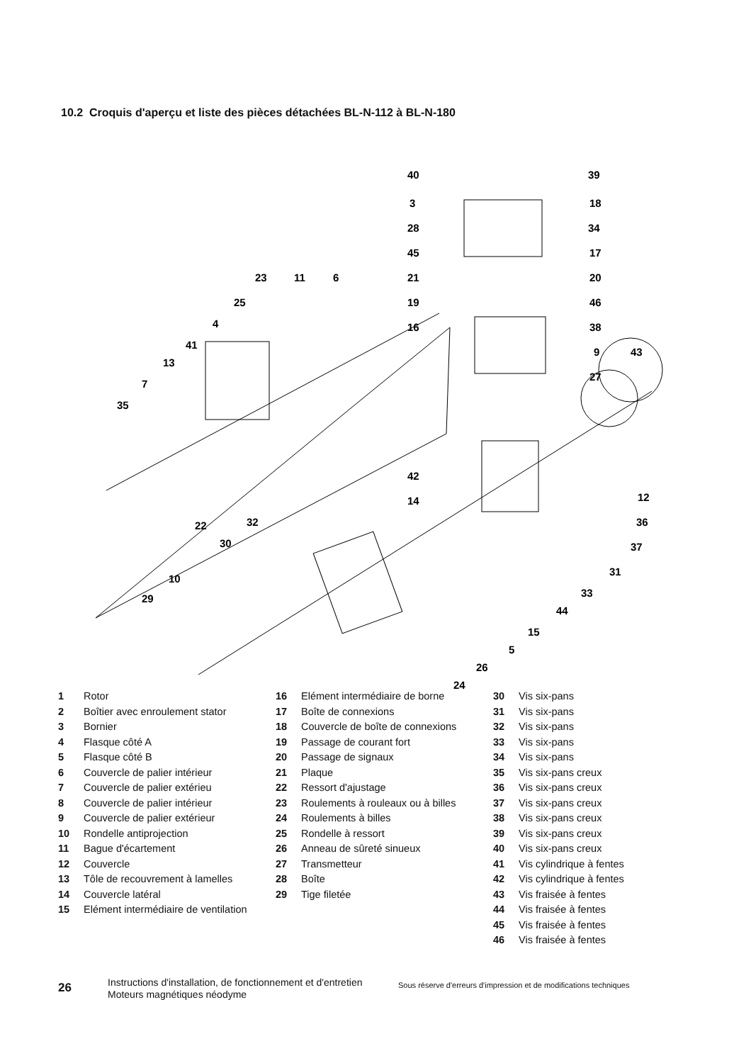10.2 Croquis d'aperçu et liste des pièces détachées BL-N-112 à BL-N-180
40
39
3
18
28
34
45
17
21
20
19
46
16
38
9
43
27
23
11
6
25
4
41
13
7
35
42
14
12
36
37
31
33
44
15
5
26
24
32
30
22
10
29
1 Rotor
2 Boîtier avec enroulement stator
3 Bornier
4 Flasque côté A
5 Flasque côté B
6 Couvercle de palier intérieur
7 Couvercle de palier extérieu
8 Couvercle de palier intérieur
9 Couvercle de palier extérieur
10 Rondelle antiprojection
11 Bague d'écartement
12 Couvercle
13 Tôle de recouvrement à lamelles
14 Couvercle latéral
15 Elément intermédiaire de ventilation
16 Elément intermédiaire de borne
17 Boîte de connexions
18 Couvercle de boîte de connexions
19 Passage de courant fort
20 Passage de signaux
21 Plaque
22 Ressort d'ajustage
23 Roulements à rouleaux ou à billes
24 Roulements à billes
25 Rondelle à ressort
26 Anneau de sûreté sinueux
27 Transmetteur
28 Boîte
29 Tige filetée
30 Vis six-pans
31 Vis six-pans
32 Vis six-pans
33 Vis six-pans
34 Vis six-pans
35 Vis six-pans creux
36 Vis six-pans creux
37 Vis six-pans creux
38 Vis six-pans creux
39 Vis six-pans creux
40 Vis six-pans creux
41 Vis cylindrique à fentes
42 Vis cylindrique à fentes
43 Vis fraisée à fentes
44 Vis fraisée à fentes
45 Vis fraisée à fentes
46 Vis fraisée à fentes
26
Instructions d'installation, de fonctionnement et d'entretien Moteurs magnétiques néodyme
Sous réserve d'erreurs d'impression et de modifications techniques